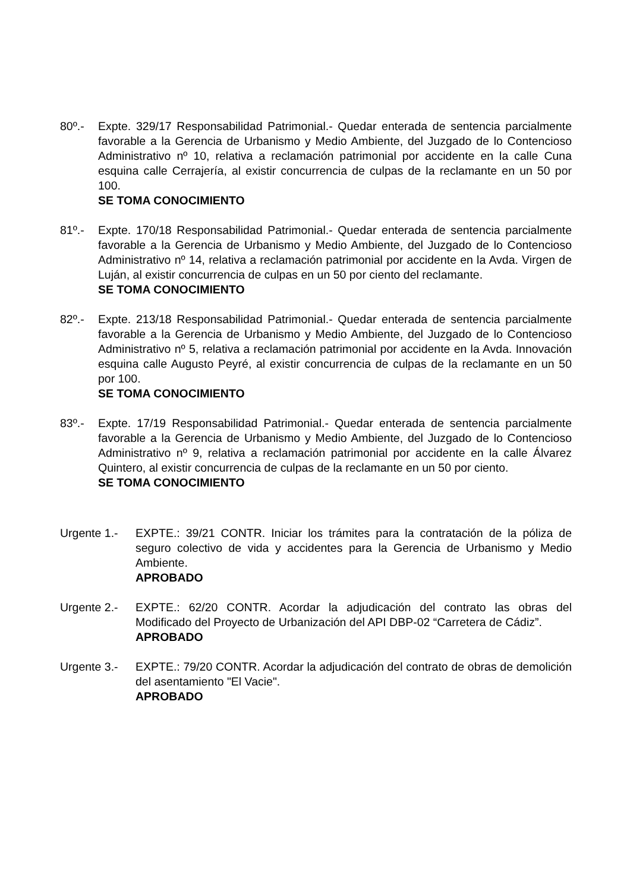80º.- Expte. 329/17 Responsabilidad Patrimonial.- Quedar enterada de sentencia parcialmente favorable a la Gerencia de Urbanismo y Medio Ambiente, del Juzgado de lo Contencioso Administrativo nº 10, relativa a reclamación patrimonial por accidente en la calle Cuna esquina calle Cerrajería, al existir concurrencia de culpas de la reclamante en un 50 por 100.
SE TOMA CONOCIMIENTO
81º.- Expte. 170/18 Responsabilidad Patrimonial.- Quedar enterada de sentencia parcialmente favorable a la Gerencia de Urbanismo y Medio Ambiente, del Juzgado de lo Contencioso Administrativo nº 14, relativa a reclamación patrimonial por accidente en la Avda. Virgen de Luján, al existir concurrencia de culpas en un 50 por ciento del reclamante.
SE TOMA CONOCIMIENTO
82º.- Expte. 213/18 Responsabilidad Patrimonial.- Quedar enterada de sentencia parcialmente favorable a la Gerencia de Urbanismo y Medio Ambiente, del Juzgado de lo Contencioso Administrativo nº 5, relativa a reclamación patrimonial por accidente en la Avda. Innovación esquina calle Augusto Peyré, al existir concurrencia de culpas de la reclamante en un 50 por 100.
SE TOMA CONOCIMIENTO
83º.- Expte. 17/19 Responsabilidad Patrimonial.- Quedar enterada de sentencia parcialmente favorable a la Gerencia de Urbanismo y Medio Ambiente, del Juzgado de lo Contencioso Administrativo nº 9, relativa a reclamación patrimonial por accidente en la calle Álvarez Quintero, al existir concurrencia de culpas de la reclamante en un 50 por ciento.
SE TOMA CONOCIMIENTO
Urgente 1.- EXPTE.: 39/21 CONTR. Iniciar los trámites para la contratación de la póliza de seguro colectivo de vida y accidentes para la Gerencia de Urbanismo y Medio Ambiente.
APROBADO
Urgente 2.- EXPTE.: 62/20 CONTR. Acordar la adjudicación del contrato las obras del Modificado del Proyecto de Urbanización del API DBP-02 “Carretera de Cádiz”.
APROBADO
Urgente 3.- EXPTE.: 79/20 CONTR. Acordar la adjudicación del contrato de obras de demolición del asentamiento "El Vacie".
APROBADO